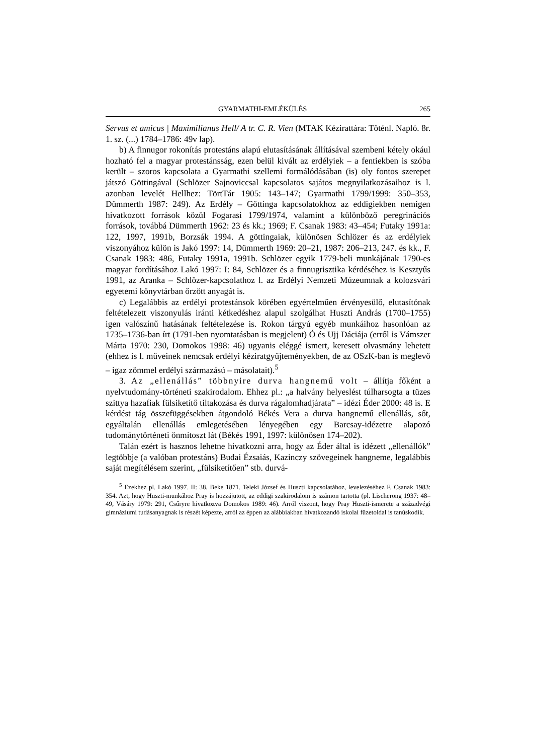GYARMATHI-EMLÉKÜLÉS 265
Servus et amicus | Maximilianus Hell/ A tr. C. R. Vien (MTAK Kézirattára: Töténl. Napló. 8r. 1. sz. (...) 1784–1786: 49v lap).
b) A finnugor rokonítás protestáns alapú elutasításának állításával szembeni kétely okául hozható fel a magyar protestánsság, ezen belül kivált az erdélyiek – a fentiekben is szóba került – szoros kapcsolata a Gyarmathi szellemi formálódásában (is) oly fontos szerepet játszó Göttingával (Schlözer Sajnoviccsal kapcsolatos sajátos megnyilatkozásaihoz is l. azonban levelét Hellhez: TörtTár 1905: 143–147; Gyarmathi 1799/1999: 350–353, Dümmerth 1987: 249). Az Erdély – Göttinga kapcsolatokhoz az eddigiekben nemigen hivatkozott források közül Fogarasi 1799/1974, valamint a különböző peregrinációs források, továbbá Dümmerth 1962: 23 és kk.; 1969; F. Csanak 1983: 43–454; Futaky 1991a: 122, 1997, 1991b, Borzsák 1994. A göttingaiak, különösen Schlözer és az erdélyiek viszonyához külön is Jakó 1997: 14, Dümmerth 1969: 20–21, 1987: 206–213, 247. és kk., F. Csanak 1983: 486, Futaky 1991a, 1991b. Schlözer egyik 1779-beli munkájának 1790-es magyar fordításához Lakó 1997: I: 84, Schlözer és a finnugrisztika kérdéséhez is Kesztyűs 1991, az Aranka – Schlözer-kapcsolathoz l. az Erdélyi Nemzeti Múzeumnak a kolozsvári egyetemi könyvtárban őrzött anyagát is.
c) Legalábbis az erdélyi protestánsok körében egyértelműen érvényesülő, elutasítónak feltételezett viszonyulás iránti kétkedéshez alapul szolgálhat Huszti András (1700–1755) igen valószínű hatásának feltételezése is. Rokon tárgyú egyéb munkáihoz hasonlóan az 1735–1736-ban írt (1791-ben nyomtatásban is megjelent) Ó és Ujj Dáciája (erről is Vámszer Márta 1970: 230, Domokos 1998: 46) ugyanis eléggé ismert, keresett olvasmány lehetett (ehhez is l. műveinek nemcsak erdélyi kéziratgyűjteményekben, de az OSzK-ban is meglevő – igaz zömmel erdélyi származású – másolatait).<sup>5</sup>
3. Az „ellenállás” többnyire durva hangnemű volt – állítja főként a nyelvtudomány-történeti szakirodalom. Ehhez pl.: „a halvány helyeslést túlharsogta a tüzes szittya hazafiak fülsiketítő tiltakozása és durva rágalomhadjárata” – idézi Éder 2000: 48 is. E kérdést tág összefüggésekben átgondoló Békés Vera a durva hangnemű ellenállás, sőt, egyáltalán ellenállás emlegetésében lényegében egy Barcsay-idézetre alapozó tudománytörténeti önmítoszt lát (Békés 1991, 1997: különösen 174–202).
Talán ezért is hasznos lehetne hivatkozni arra, hogy az Éder által is idézett „ellenállók” legtöbbje (a valóban protestáns) Budai Ézsaiás, Kazinczy szövegeinek hangneme, legalábbis saját megítélésem szerint, „fülsiketítően” stb. durvá-
<sup>5</sup> Ezekhez pl. Lakó 1997. II: 38, Beke 1871. Teleki József és Huszti kapcsolatához, levelezéséhez F. Csanak 1983: 354. Azt, hogy Huszti-munkához Pray is hozzájutott, az eddigi szakirodalom is számon tartotta (pl. Lischerong 1937: 48–49, Vásáry 1979: 291, Csűryre hivatkozva Domokos 1989: 46). Arról viszont, hogy Pray Huszti-ismerete a századvégi gimnáziumi tudásanyagnak is részét képezte, arról az éppen az alábbiakban hivatkozandó iskolai füzetoldal is tanúskodik.